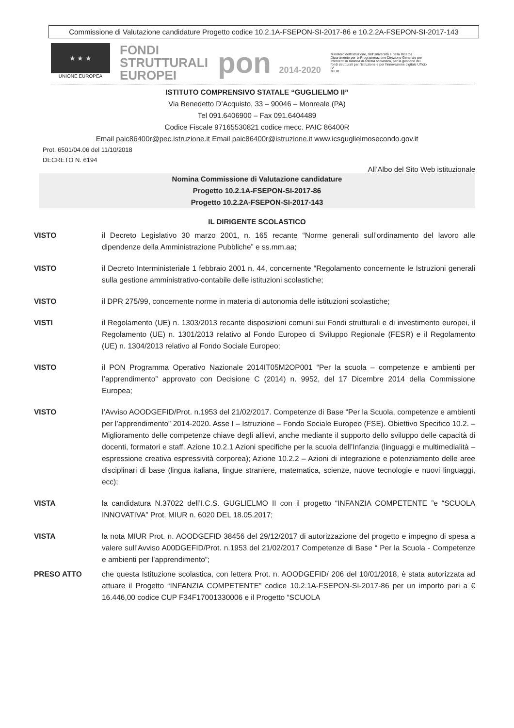Commissione di Valutazione candidature Progetto codice 10.2.1A-FSEPON-SI-2017-86 e 10.2.2A-FSEPON-SI-2017-143
★ ★ ★
UNIONE EUROPEA
FONDI
STRUTTURALI
EUROPEI
pon 2014-2020
Ministero dell'Istruzione, dell'Università e della Ricerca Dipartimento per la Programmazione Direzione Generale per interventi in materia di edilizia scolastica, per la gestione dei fondi strutturali per l'istruzione e per l'innovazione digitale Ufficio IV
MIUR
ISTITUTO COMPRENSIVO STATALE “GUGLIELMO II”
Via Benedetto D’Acquisto, 33 – 90046 – Monreale (PA)
Tel 091.6406900 – Fax 091.6404489
Codice Fiscale 97165530821 codice mecc. PAIC 86400R
Email paic86400r@pec.istruzione.it Email paic86400r@istruzione.it www.icsguglielmosecondo.gov.it
Prot. 6501/04.06 del 11/10/2018
DECRETO N. 6194
All’Albo del Sito Web istituzionale
Nomina Commissione di Valutazione candidature
Progetto 10.2.1A-FSEPON-SI-2017-86
Progetto 10.2.2A-FSEPON-SI-2017-143
IL DIRIGENTE SCOLASTICO
VISTO il Decreto Legislativo 30 marzo 2001, n. 165 recante “Norme generali sull’ordinamento del lavoro alle dipendenze della Amministrazione Pubbliche” e ss.mm.aa;
VISTO il Decreto Interministeriale 1 febbraio 2001 n. 44, concernente “Regolamento concernente le Istruzioni generali sulla gestione amministrativo-contabile delle istituzioni scolastiche;
VISTO il DPR 275/99, concernente norme in materia di autonomia delle istituzioni scolastiche;
VISTI il Regolamento (UE) n. 1303/2013 recante disposizioni comuni sui Fondi strutturali e di investimento europei, il Regolamento (UE) n. 1301/2013 relativo al Fondo Europeo di Sviluppo Regionale (FESR) e il Regolamento (UE) n. 1304/2013 relativo al Fondo Sociale Europeo;
VISTO il PON Programma Operativo Nazionale 2014IT05M2OP001 “Per la scuola – competenze e ambienti per l’apprendimento” approvato con Decisione C (2014) n. 9952, del 17 Dicembre 2014 della Commissione Europea;
VISTO l’Avviso AOODGEFID/Prot. n.1953 del 21/02/2017. Competenze di Base “Per la Scuola, competenze e ambienti per l’apprendimento” 2014-2020. Asse I – Istruzione – Fondo Sociale Europeo (FSE). Obiettivo Specifico 10.2. – Miglioramento delle competenze chiave degli allievi, anche mediante il supporto dello sviluppo delle capacità di docenti, formatori e staff. Azione 10.2.1 Azioni specifiche per la scuola dell’Infanzia (linguaggi e multimedialità – espressione creativa espressività corporea); Azione 10.2.2 – Azioni di integrazione e potenziamento delle aree disciplinari di base (lingua italiana, lingue straniere, matematica, scienze, nuove tecnologie e nuovi linguaggi, ecc);
VISTA la candidatura N.37022 dell’I.C.S. GUGLIELMO II con il progetto “INFANZIA COMPETENTE ”e “SCUOLA INNOVATIVA” Prot. MIUR n. 6020 DEL 18.05.2017;
VISTA la nota MIUR Prot. n. AOODGEFID 38456 del 29/12/2017 di autorizzazione del progetto e impegno di spesa a valere sull’Avviso A00DGEFID/Prot. n.1953 del 21/02/2017 Competenze di Base “ Per la Scuola - Competenze e ambienti per l’apprendimento”;
PRESO ATTO che questa Istituzione scolastica, con lettera Prot. n. AOODGEFID/ 206 del 10/01/2018, è stata autorizzata ad attuare il Progetto “INFANZIA COMPETENTE” codice 10.2.1A-FSEPON-SI-2017-86 per un importo pari a € 16.446,00 codice CUP F34F17001330006 e il Progetto “SCUOLA